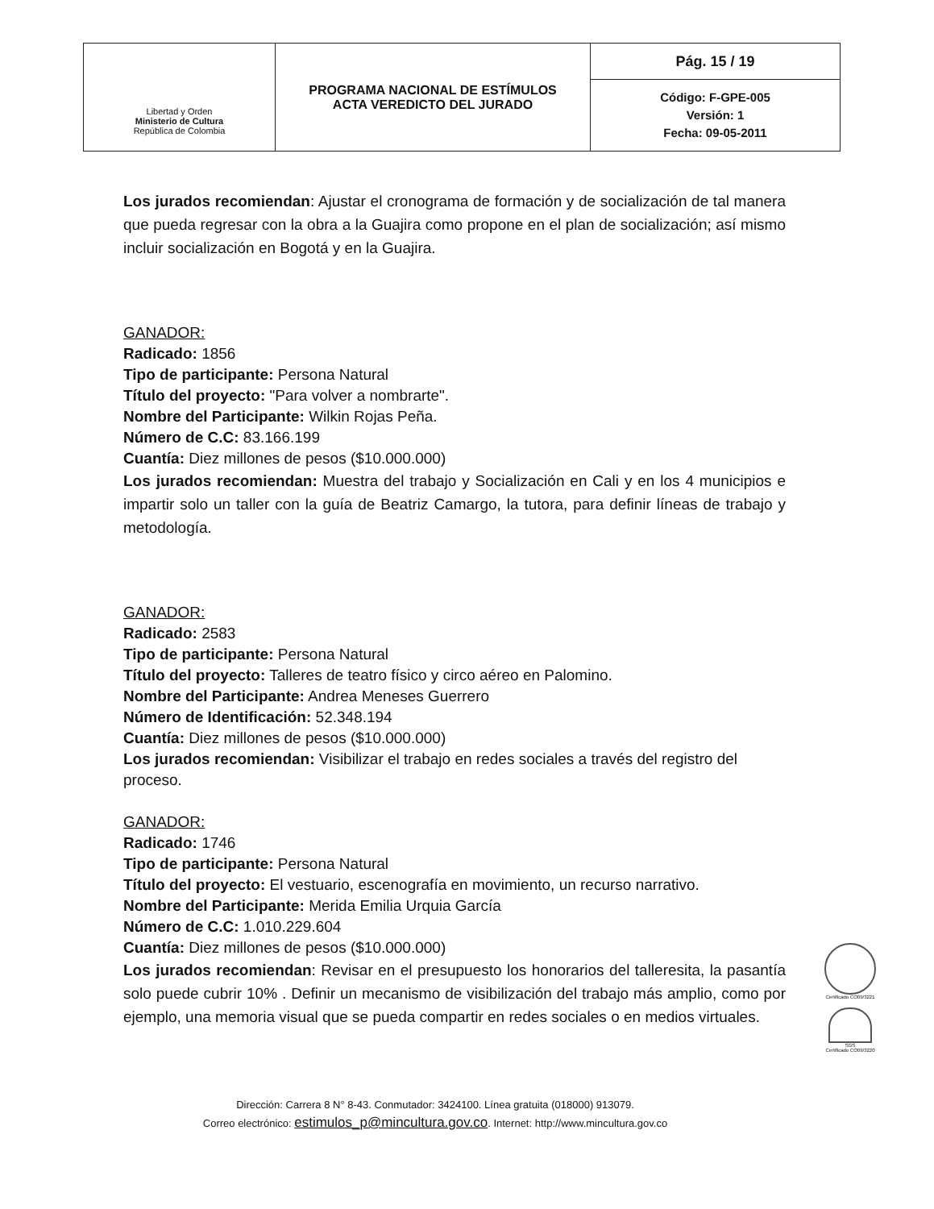| Libertad y Orden Ministerio de Cultura República de Colombia | PROGRAMA NACIONAL DE ESTÍMULOS ACTA VEREDICTO DEL JURADO | Pág. 15 / 19 |
| | | Código: F-GPE-005 Versión: 1 Fecha: 09-05-2011 |
Los jurados recomiendan: Ajustar el cronograma de formación y de socialización de tal manera que pueda regresar con la obra a la Guajira como propone en el plan de socialización; así mismo incluir socialización en Bogotá y en la Guajira.
GANADOR:
Radicado: 1856
Tipo de participante: Persona Natural
Título del proyecto: "Para volver a nombrarte".
Nombre del Participante: Wilkin Rojas Peña.
Número de C.C: 83.166.199
Cuantía: Diez millones de pesos ($10.000.000)
Los jurados recomiendan: Muestra del trabajo y Socialización en Cali y en los 4 municipios e impartir solo un taller con la guía de Beatriz Camargo, la tutora, para definir líneas de trabajo y metodología.
GANADOR:
Radicado: 2583
Tipo de participante: Persona Natural
Título del proyecto: Talleres de teatro físico y circo aéreo en Palomino.
Nombre del Participante: Andrea Meneses Guerrero
Número de Identificación: 52.348.194
Cuantía: Diez millones de pesos ($10.000.000)
Los jurados recomiendan: Visibilizar el trabajo en redes sociales a través del registro del proceso.
GANADOR:
Radicado: 1746
Tipo de participante: Persona Natural
Título del proyecto: El vestuario, escenografía en movimiento, un recurso narrativo.
Nombre del Participante: Merida Emilia Urquia García
Número de C.C: 1.010.229.604
Cuantía: Diez millones de pesos ($10.000.000)
Los jurados recomiendan: Revisar en el presupuesto los honorarios del talleresita, la pasantía solo puede cubrir 10% . Definir un mecanismo de visibilización del trabajo más amplio, como por ejemplo, una memoria visual que se pueda compartir en redes sociales o en medios virtuales.
Certificado CO09/3221
SGS
Certificado CO09/3220
Dirección: Carrera 8 N° 8-43. Conmutador: 3424100. Línea gratuita (018000) 913079.
Correo electrónico: estimulos_p@mincultura.gov.co. Internet: http://www.mincultura.gov.co